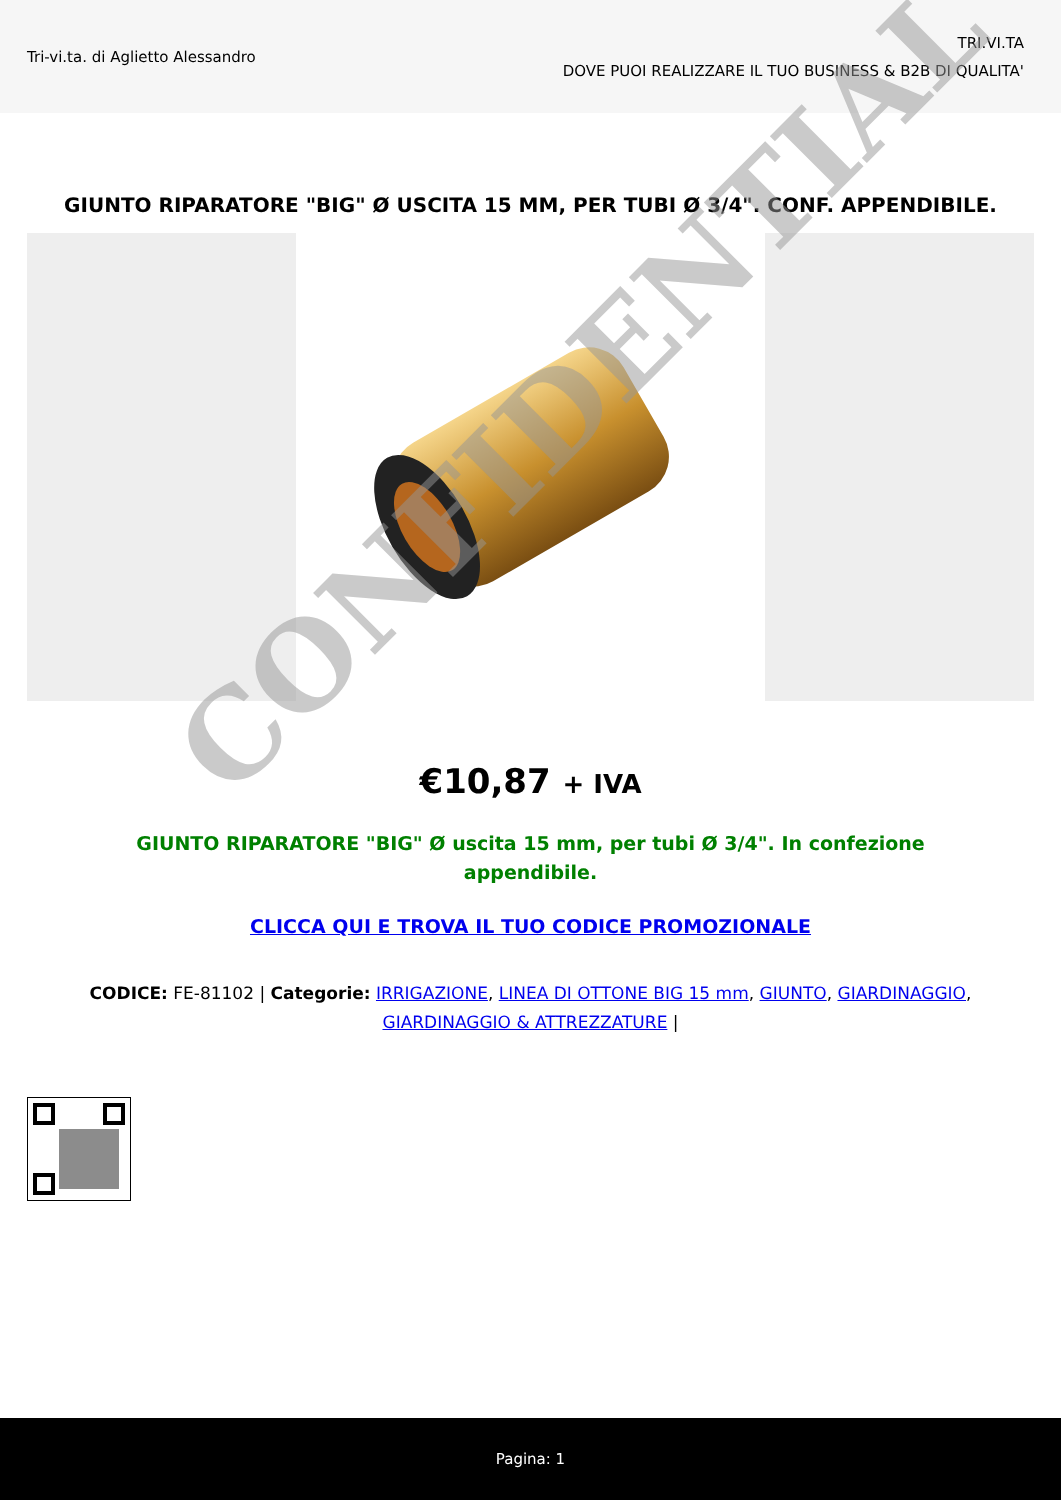Tri-vi.ta. di Aglietto Alessandro
TRI.VI.TA
DOVE PUOI REALIZZARE IL TUO BUSINESS & B2B DI QUALITA'
GIUNTO RIPARATORE "BIG" Ø USCITA 15 MM, PER TUBI Ø 3/4". CONF. APPENDIBILE.
€10,87 + IVA
GIUNTO RIPARATORE "BIG" Ø uscita 15 mm, per tubi Ø 3/4". In confezione appendibile.
CLICCA QUI E TROVA IL TUO CODICE PROMOZIONALE
CODICE: FE-81102 | Categorie: IRRIGAZIONE, LINEA DI OTTONE BIG 15 mm, GIUNTO, GIARDINAGGIO, GIARDINAGGIO & ATTREZZATURE |
CONFIDENTIAL
Pagina: 1